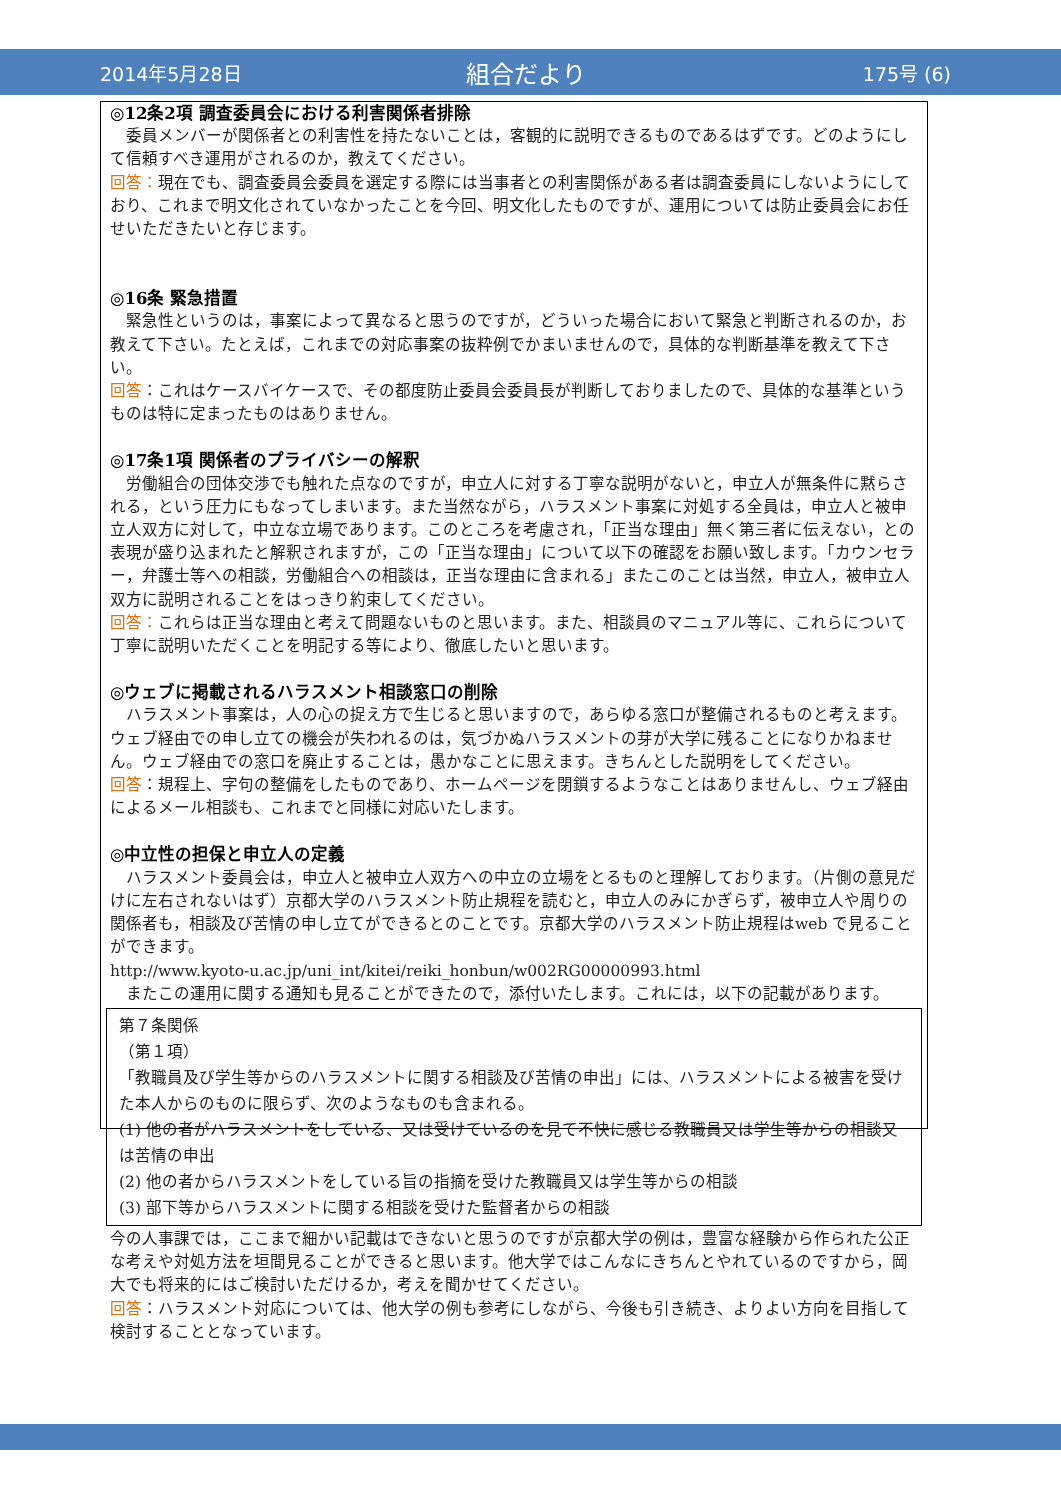2014年5月28日
組合だより
175号 (6)
◎12条2項 調査委員会における利害関係者排除
　委員メンバーが関係者との利害性を持たないことは，客観的に説明できるものであるはずです。どのようにして信頼すべき運用がされるのか，教えてください。
回答：現在でも、調査委員会委員を選定する際には当事者との利害関係がある者は調査委員にしないようにしており、これまで明文化されていなかったことを今回、明文化したものですが、運用については防止委員会にお任せいただきたいと存じます。
◎16条 緊急措置
　緊急性というのは，事案によって異なると思うのですが，どういった場合において緊急と判断されるのか，お教えて下さい。たとえば，これまでの対応事案の抜粋例でかまいませんので，具体的な判断基準を教えて下さい。
回答：これはケースバイケースで、その都度防止委員会委員長が判断しておりましたので、具体的な基準というものは特に定まったものはありません。
◎17条1項 関係者のプライバシーの解釈
　労働組合の団体交渉でも触れた点なのですが，申立人に対する丁寧な説明がないと，申立人が無条件に黙らされる，という圧力にもなってしまいます。また当然ながら，ハラスメント事案に対処する全員は，申立人と被申立人双方に対して，中立な立場であります。このところを考慮され，「正当な理由」無く第三者に伝えない，との表現が盛り込まれたと解釈されますが，この「正当な理由」について以下の確認をお願い致します。「カウンセラー，弁護士等への相談，労働組合への相談は，正当な理由に含まれる」またこのことは当然，申立人，被申立人双方に説明されることをはっきり約束してください。
回答：これらは正当な理由と考えて問題ないものと思います。また、相談員のマニュアル等に、これらについて丁寧に説明いただくことを明記する等により、徹底したいと思います。
◎ウェブに掲載されるハラスメント相談窓口の削除
　ハラスメント事案は，人の心の捉え方で生じると思いますので，あらゆる窓口が整備されるものと考えます。ウェブ経由での申し立ての機会が失われるのは，気づかぬハラスメントの芽が大学に残ることになりかねません。ウェブ経由での窓口を廃止することは，愚かなことに思えます。きちんとした説明をしてください。
回答：規程上、字句の整備をしたものであり、ホームページを閉鎖するようなことはありませんし、ウェブ経由によるメール相談も、これまでと同様に対応いたします。
◎中立性の担保と申立人の定義
　ハラスメント委員会は，申立人と被申立人双方への中立の立場をとるものと理解しております。（片側の意見だけに左右されないはず）京都大学のハラスメント防止規程を読むと，申立人のみにかぎらず，被申立人や周りの関係者も，相談及び苦情の申し立てができるとのことです。京都大学のハラスメント防止規程はweb で見ることができます。
http://www.kyoto-u.ac.jp/uni_int/kitei/reiki_honbun/w002RG00000993.html
　またこの運用に関する通知も見ることができたので，添付いたします。これには，以下の記載があります。
第７条関係
（第１項）
「教職員及び学生等からのハラスメントに関する相談及び苦情の申出」には、ハラスメントによる被害を受けた本人からのものに限らず、次のようなものも含まれる。
(1) 他の者がハラスメントをしている、又は受けているのを見て不快に感じる教職員又は学生等からの相談又は苦情の申出
(2) 他の者からハラスメントをしている旨の指摘を受けた教職員又は学生等からの相談
(3) 部下等からハラスメントに関する相談を受けた監督者からの相談
今の人事課では，ここまで細かい記載はできないと思うのですが京都大学の例は，豊富な経験から作られた公正な考えや対処方法を垣間見ることができると思います。他大学ではこんなにきちんとやれているのですから，岡大でも将来的にはご検討いただけるか，考えを聞かせてください。
回答：ハラスメント対応については、他大学の例も参考にしながら、今後も引き続き、よりよい方向を目指して検討することとなっています。